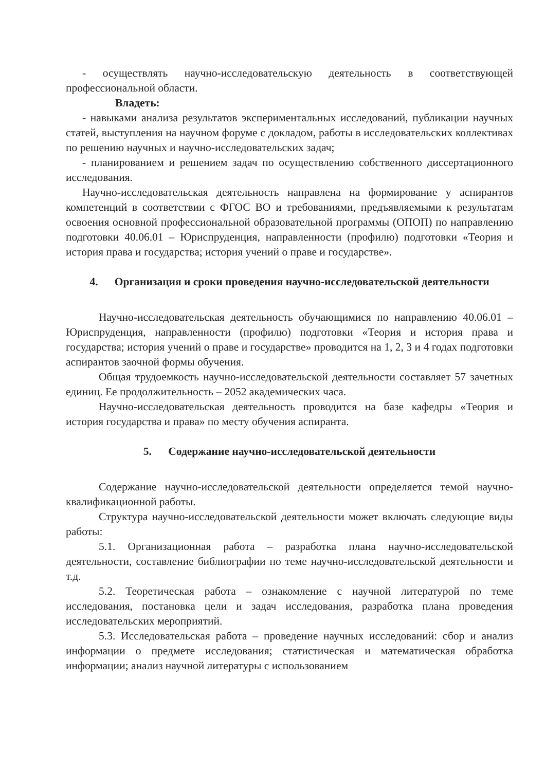- осуществлять научно-исследовательскую деятельность в соответствующей профессиональной области.
Владеть:
- навыками анализа результатов экспериментальных исследований, публикации научных статей, выступления на научном форуме с докладом, работы в исследовательских коллективах по решению научных и научно-исследовательских задач;
- планированием и решением задач по осуществлению собственного диссертационного исследования.
Научно-исследовательская деятельность направлена на формирование у аспирантов компетенций в соответствии с ФГОС ВО и требованиями, предъявляемыми к результатам освоения основной профессиональной образовательной программы (ОПОП) по направлению подготовки 40.06.01 – Юриспруденция, направленности (профилю) подготовки «Теория и история права и государства; история учений о праве и государстве».
4. Организация и сроки проведения научно-исследовательской деятельности
Научно-исследовательская деятельность обучающимися по направлению 40.06.01 – Юриспруденция, направленности (профилю) подготовки «Теория и история права и государства; история учений о праве и государстве» проводится на 1, 2, 3 и 4 годах подготовки аспирантов заочной формы обучения.
Общая трудоемкость научно-исследовательской деятельности составляет 57 зачетных единиц. Ее продолжительность – 2052 академических часа.
Научно-исследовательская деятельность проводится на базе кафедры «Теория и история государства и права» по месту обучения аспиранта.
5. Содержание научно-исследовательской деятельности
Содержание научно-исследовательской деятельности определяется темой научно-квалификационной работы.
Структура научно-исследовательской деятельности может включать следующие виды работы:
5.1. Организационная работа – разработка плана научно-исследовательской деятельности, составление библиографии по теме научно-исследовательской деятельности и т.д.
5.2. Теоретическая работа – ознакомление с научной литературой по теме исследования, постановка цели и задач исследования, разработка плана проведения исследовательских мероприятий.
5.3. Исследовательская работа – проведение научных исследований: сбор и анализ информации о предмете исследования; статистическая и математическая обработка информации; анализ научной литературы с использованием